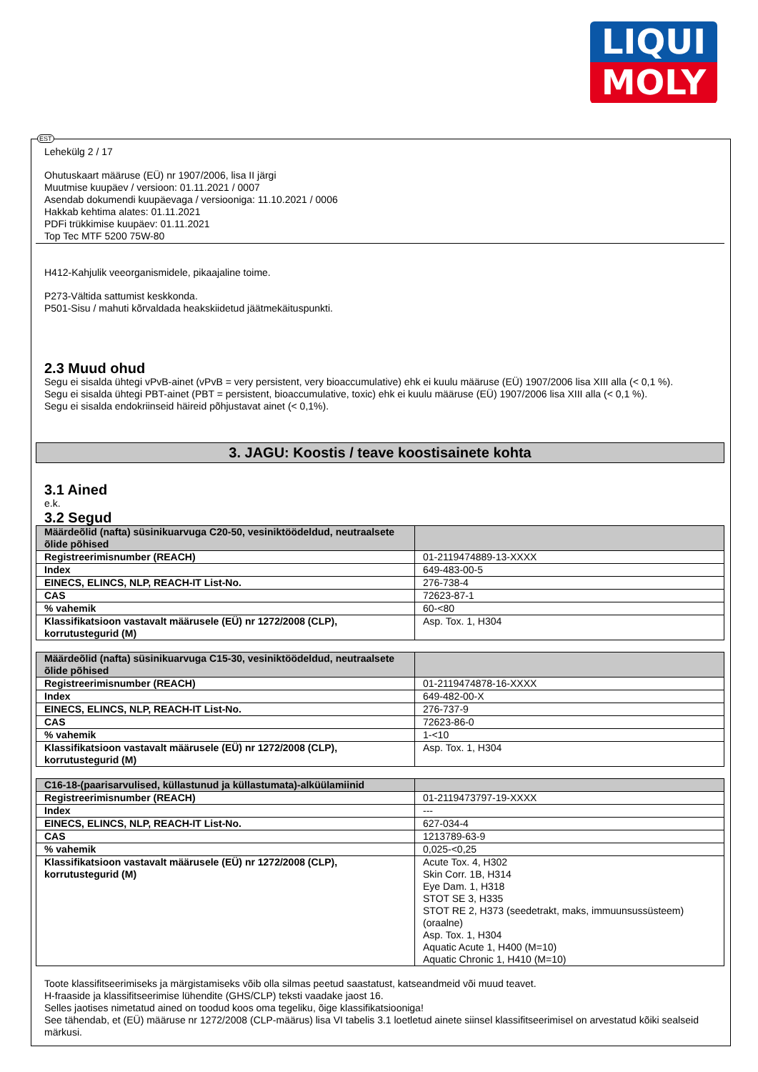LIQUI
MOLY
EST
Lehekülg 2 / 17
Ohutuskaart määruse (EÜ) nr 1907/2006, lisa II järgi
Muutmise kuupäev / versioon: 01.11.2021 / 0007
Asendab dokumendi kuupäevaga / versiooniga: 11.10.2021 / 0006
Hakkab kehtima alates: 01.11.2021
PDFi trükkimise kuupäev: 01.11.2021
Top Tec MTF 5200 75W-80
H412-Kahjulik veeorganismidele, pikaajaline toime.
P273-Vältida sattumist keskkonda.
P501-Sisu / mahuti kõrvaldada heakskiidetud jäätmekäituspunkti.
2.3 Muud ohud
Segu ei sisalda ühtegi vPvB-ainet (vPvB = very persistent, very bioaccumulative) ehk ei kuulu määruse (EÜ) 1907/2006 lisa XIII alla (< 0,1 %).
Segu ei sisalda ühtegi PBT-ainet (PBT = persistent, bioaccumulative, toxic) ehk ei kuulu määruse (EÜ) 1907/2006 lisa XIII alla (< 0,1 %).
Segu ei sisalda endokriinseid häireid põhjustavat ainet (< 0,1%).
3. JAGU: Koostis / teave koostisainete kohta
3.1 Ained
e.k.
3.2 Segud
| Määrdeõlid (nafta) süsinikuarvuga C20-50, vesiniktöödeldud, neutraalsete õlide põhised | |
| Registreerimisnumber (REACH) | 01-2119474889-13-XXXX |
| Index | 649-483-00-5 |
| EINECS, ELINCS, NLP, REACH-IT List-No. | 276-738-4 |
| CAS | 72623-87-1 |
| % vahemik | 60-<80 |
| Klassifikatsioon vastavalt määrusele (EÜ) nr 1272/2008 (CLP), korrutustegurid (M) | Asp. Tox. 1, H304 |
| Määrdeõlid (nafta) süsinikuarvuga C15-30, vesiniktöödeldud, neutraalsete õlide põhised | |
| Registreerimisnumber (REACH) | 01-2119474878-16-XXXX |
| Index | 649-482-00-X |
| EINECS, ELINCS, NLP, REACH-IT List-No. | 276-737-9 |
| CAS | 72623-86-0 |
| % vahemik | 1-<10 |
| Klassifikatsioon vastavalt määrusele (EÜ) nr 1272/2008 (CLP), korrutustegurid (M) | Asp. Tox. 1, H304 |
| C16-18-(paarisarvulised, küllastunud ja küllastumata)-alküülamiinid | |
| Registreerimisnumber (REACH) | 01-2119473797-19-XXXX |
| Index | --- |
| EINECS, ELINCS, NLP, REACH-IT List-No. | 627-034-4 |
| CAS | 1213789-63-9 |
| % vahemik | 0,025-<0,25 |
| Klassifikatsioon vastavalt määrusele (EÜ) nr 1272/2008 (CLP), korrutustegurid (M) | Acute Tox. 4, H302 Skin Corr. 1B, H314 Eye Dam. 1, H318 STOT SE 3, H335 STOT RE 2, H373 (seedetrakt, maks, immuunsussüsteem) (oraalne) Asp. Tox. 1, H304 Aquatic Acute 1, H400 (M=10) Aquatic Chronic 1, H410 (M=10) |
Toote klassifitseerimiseks ja märgistamiseks võib olla silmas peetud saastatust, katseandmeid või muud teavet.
H-fraaside ja klassifitseerimise lühendite (GHS/CLP) teksti vaadake jaost 16.
Selles jaotises nimetatud ained on toodud koos oma tegeliku, õige klassifikatsiooniga!
See tähendab, et (EÜ) määruse nr 1272/2008 (CLP-määrus) lisa VI tabelis 3.1 loetletud ainete siinsel klassifitseerimisel on arvestatud kõiki sealseid märkusi.